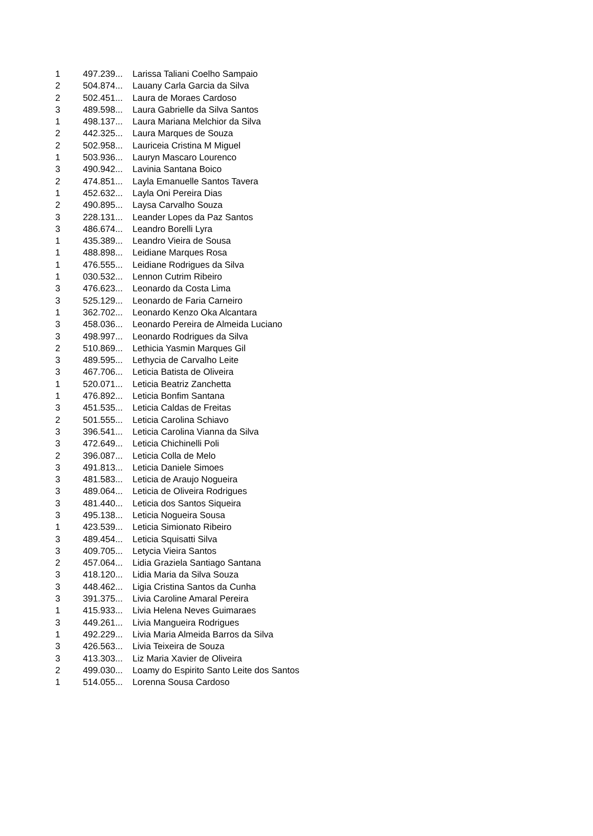| 1 | 497.239... | Larissa Taliani Coelho Sampaio |
| 2 | 504.874... | Lauany Carla Garcia da Silva |
| 2 | 502.451... | Laura de Moraes Cardoso |
| 3 | 489.598... | Laura Gabrielle da Silva Santos |
| 1 | 498.137... | Laura Mariana Melchior da Silva |
| 2 | 442.325... | Laura Marques de Souza |
| 2 | 502.958... | Lauriceia Cristina M Miguel |
| 1 | 503.936... | Lauryn Mascaro Lourenco |
| 3 | 490.942... | Lavinia Santana Boico |
| 2 | 474.851... | Layla Emanuelle Santos Tavera |
| 1 | 452.632... | Layla Oni Pereira Dias |
| 2 | 490.895... | Laysa Carvalho Souza |
| 3 | 228.131... | Leander Lopes da Paz Santos |
| 3 | 486.674... | Leandro Borelli Lyra |
| 1 | 435.389... | Leandro Vieira de Sousa |
| 1 | 488.898... | Leidiane Marques Rosa |
| 1 | 476.555... | Leidiane Rodrigues da Silva |
| 1 | 030.532... | Lennon Cutrim Ribeiro |
| 3 | 476.623... | Leonardo da Costa Lima |
| 3 | 525.129... | Leonardo de Faria Carneiro |
| 1 | 362.702... | Leonardo Kenzo Oka Alcantara |
| 3 | 458.036... | Leonardo Pereira de Almeida Luciano |
| 3 | 498.997... | Leonardo Rodrigues da Silva |
| 2 | 510.869... | Lethicia Yasmin Marques Gil |
| 3 | 489.595... | Lethycia de Carvalho Leite |
| 3 | 467.706... | Leticia Batista de Oliveira |
| 1 | 520.071... | Leticia Beatriz Zanchetta |
| 1 | 476.892... | Leticia Bonfim Santana |
| 3 | 451.535... | Leticia Caldas de Freitas |
| 2 | 501.555... | Leticia Carolina Schiavo |
| 3 | 396.541... | Leticia Carolina Vianna da Silva |
| 3 | 472.649... | Leticia Chichinelli Poli |
| 2 | 396.087... | Leticia Colla de Melo |
| 3 | 491.813... | Leticia Daniele Simoes |
| 3 | 481.583... | Leticia de Araujo Nogueira |
| 3 | 489.064... | Leticia de Oliveira Rodrigues |
| 3 | 481.440... | Leticia dos Santos Siqueira |
| 3 | 495.138... | Leticia Nogueira Sousa |
| 1 | 423.539... | Leticia Simionato Ribeiro |
| 3 | 489.454... | Leticia Squisatti Silva |
| 3 | 409.705... | Letycia Vieira Santos |
| 2 | 457.064... | Lidia Graziela Santiago Santana |
| 3 | 418.120... | Lidia Maria da Silva Souza |
| 3 | 448.462... | Ligia Cristina Santos da Cunha |
| 3 | 391.375... | Livia Caroline Amaral Pereira |
| 1 | 415.933... | Livia Helena Neves Guimaraes |
| 3 | 449.261... | Livia Mangueira Rodrigues |
| 1 | 492.229... | Livia Maria Almeida Barros da Silva |
| 3 | 426.563... | Livia Teixeira de Souza |
| 3 | 413.303... | Liz Maria Xavier de Oliveira |
| 2 | 499.030... | Loamy do Espirito Santo Leite dos Santos |
| 1 | 514.055... | Lorenna Sousa Cardoso |